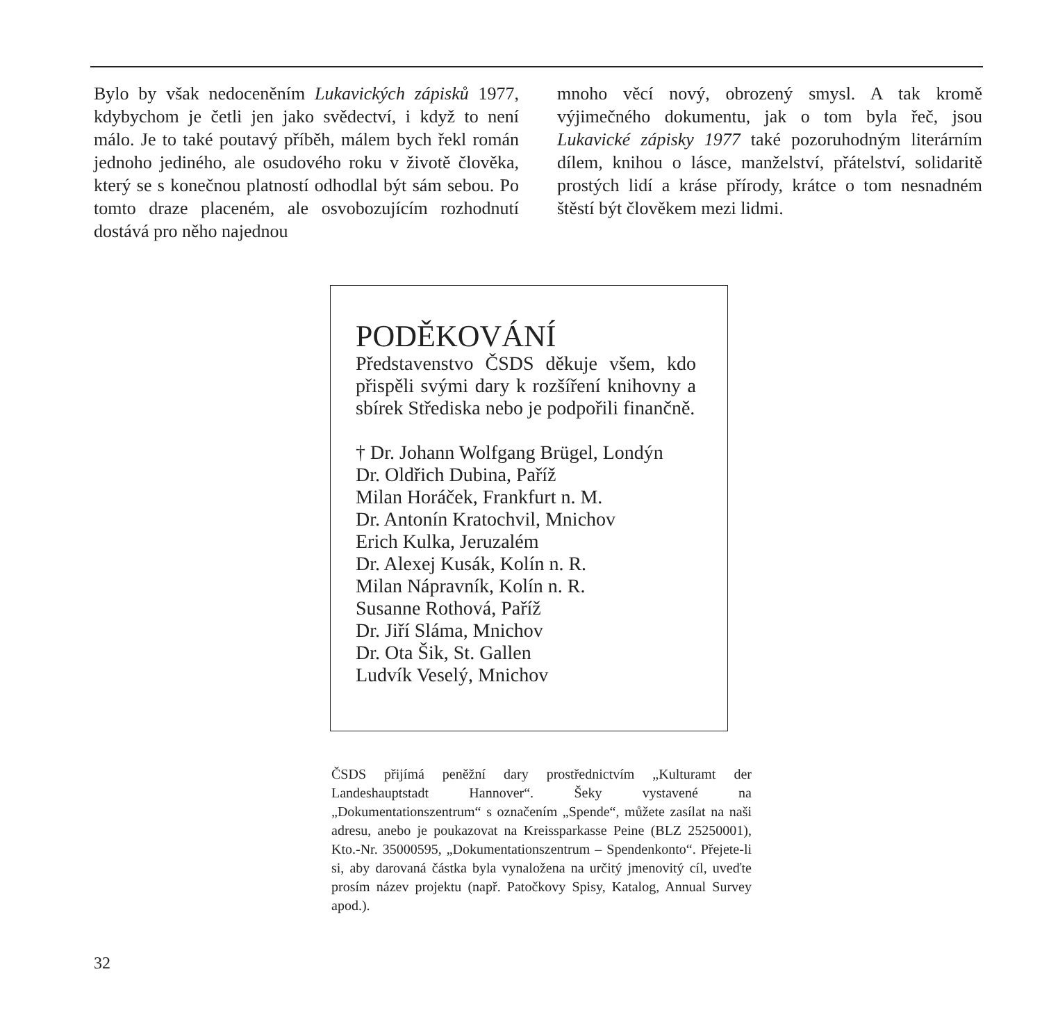Bylo by však nedoceněním Lukavických zápisků 1977, kdybychom je četli jen jako svědectví, i když to není málo. Je to také poutavý příběh, málem bych řekl román jednoho jediného, ale osudového roku v životě člověka, který se s konečnou platností odhodlal být sám sebou. Po tomto draze placeném, ale osvobozujícím rozhodnutí dostává pro něho najednou
mnoho věcí nový, obrozený smysl. A tak kromě výjimečného dokumentu, jak o tom byla řeč, jsou Lukavické zápisky 1977 také pozoruhodným literárním dílem, knihou o lásce, manželství, přátelství, solidaritě prostých lidí a kráse přírody, krátce o tom nesnadném štěstí být člověkem mezi lidmi.
PODĚKOVÁNÍ
Představenstvo ČSDS děkuje všem, kdo přispěli svými dary k rozšíření knihovny a sbírek Střediska nebo je podpořili finančně.
† Dr. Johann Wolfgang Brügel, Londýn
Dr. Oldřich Dubina, Paříž
Milan Horáček, Frankfurt n. M.
Dr. Antonín Kratochvil, Mnichov
Erich Kulka, Jeruzalém
Dr. Alexej Kusák, Kolín n. R.
Milan Nápravník, Kolín n. R.
Susanne Rothová, Paříž
Dr. Jiří Sláma, Mnichov
Dr. Ota Šik, St. Gallen
Ludvík Veselý, Mnichov
ČSDS přijímá peněžní dary prostřednictvím „Kulturamt der Landeshauptstadt Hannover“. Šeky vystavené na „Dokumentationszentrum“ s označením „Spende“, můžete zasílat na naši adresu, anebo je poukazovat na Kreissparkasse Peine (BLZ 25250001), Kto.-Nr. 35000595, „Dokumentationszentrum – Spendenkonto“. Přejete-li si, aby darovaná částka byla vynaložena na určitý jmenovitý cíl, uveďte prosím název projektu (např. Patočkovy Spisy, Katalog, Annual Survey apod.).
32